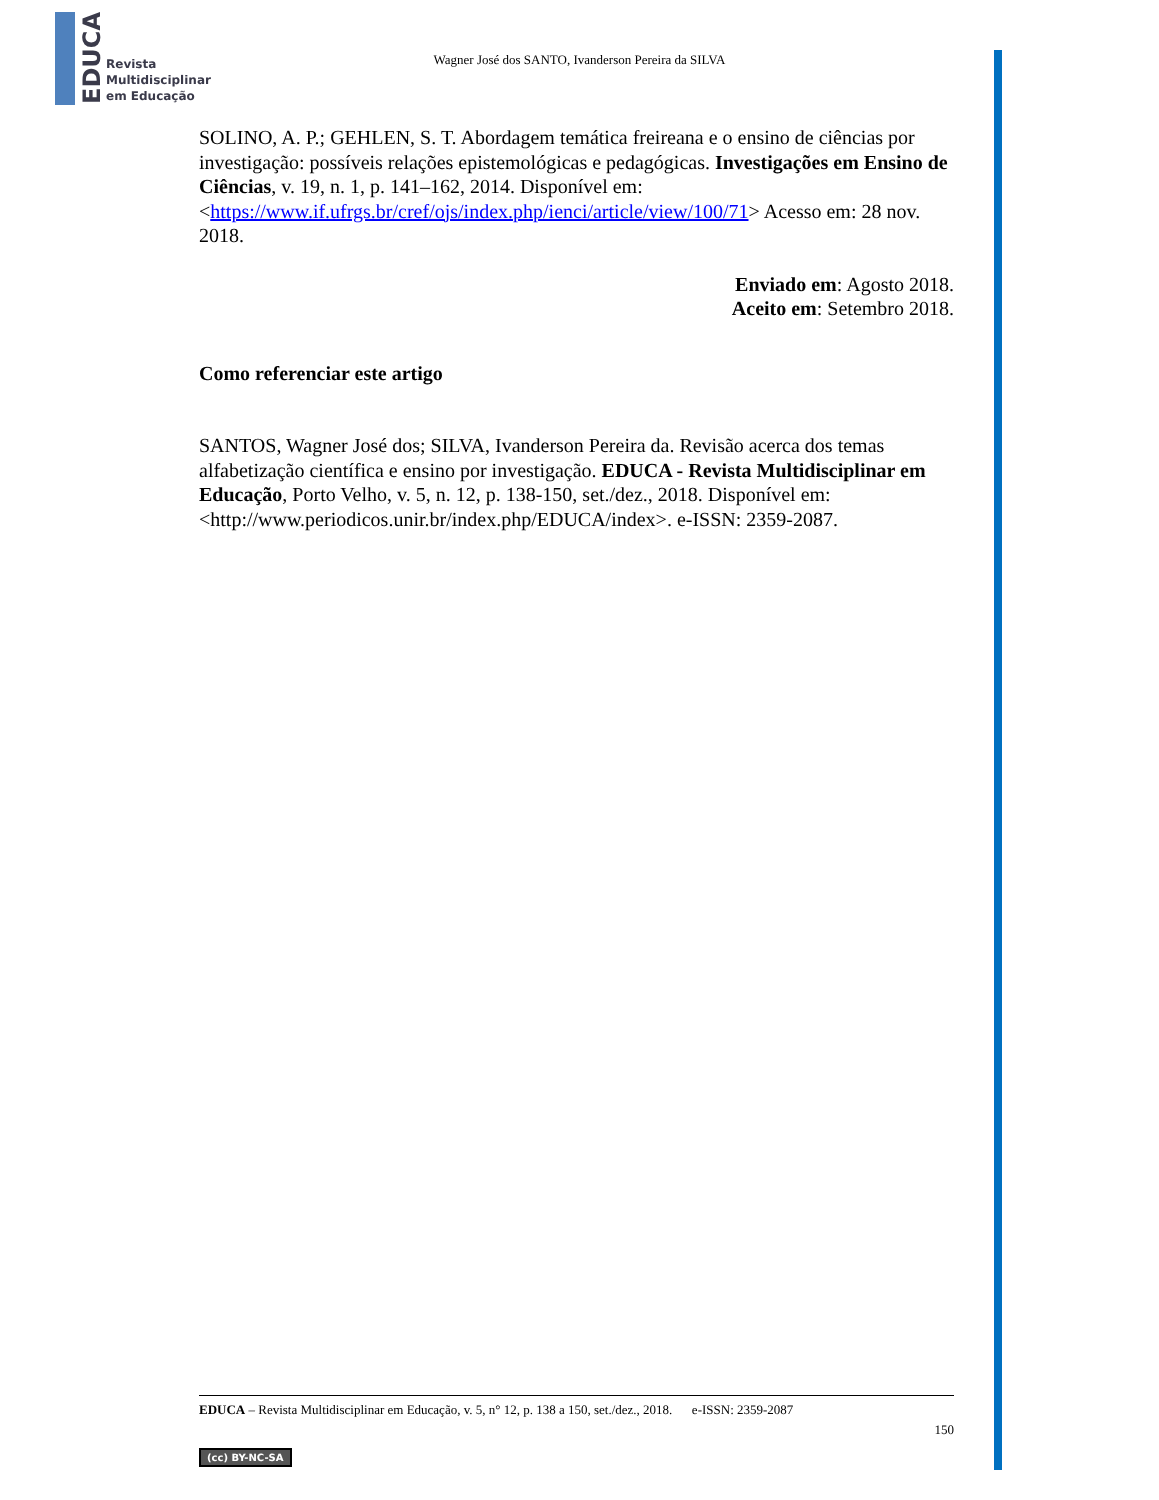EDUCA
Revista
Multidisciplinar
em Educação
Wagner José dos SANTO, Ivanderson Pereira da SILVA
SOLINO, A. P.; GEHLEN, S. T. Abordagem temática freireana e o ensino de ciências por investigação: possíveis relações epistemológicas e pedagógicas. Investigações em Ensino de Ciências, v. 19, n. 1, p. 141–162, 2014. Disponível em: <https://www.if.ufrgs.br/cref/ojs/index.php/ienci/article/view/100/71> Acesso em: 28 nov. 2018.
Enviado em: Agosto 2018.
Aceito em: Setembro 2018.
Como referenciar este artigo
SANTOS, Wagner José dos; SILVA, Ivanderson Pereira da. Revisão acerca dos temas alfabetização científica e ensino por investigação. EDUCA - Revista Multidisciplinar em Educação, Porto Velho, v. 5, n. 12, p. 138-150, set./dez., 2018. Disponível em: <http://www.periodicos.unir.br/index.php/EDUCA/index>. e-ISSN: 2359-2087.
EDUCA – Revista Multidisciplinar em Educação, v. 5, n° 12, p. 138 a 150, set./dez., 2018. e-ISSN: 2359-2087
150
(cc) BY-NC-SA